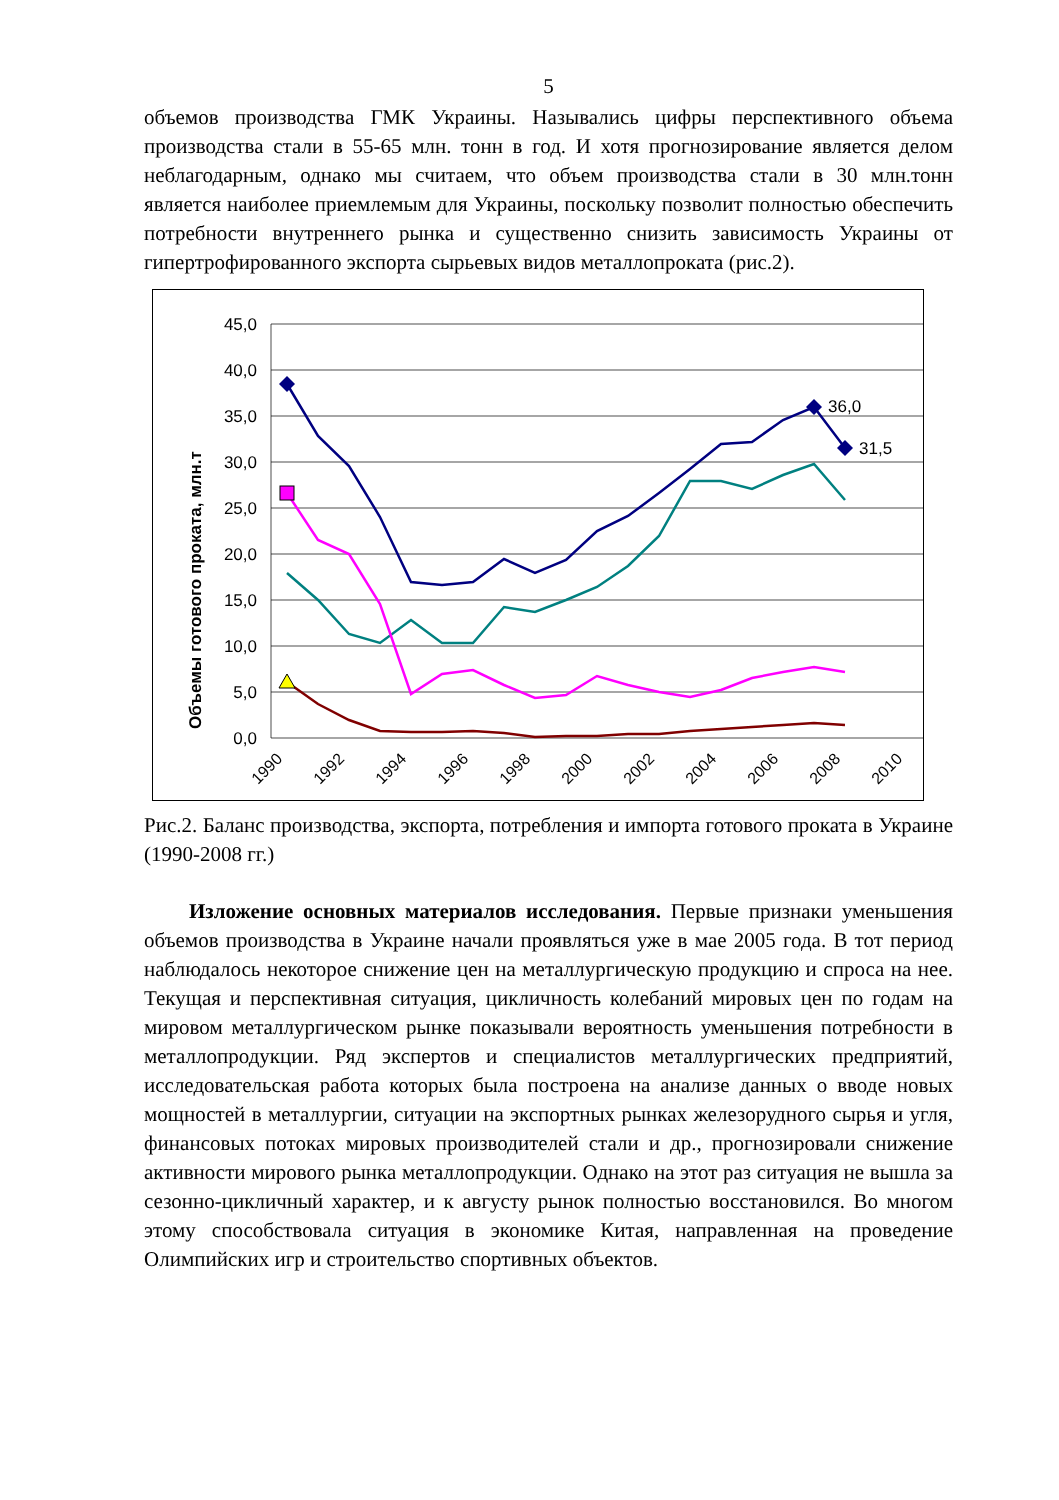5
объемов производства ГМК Украины. Назывались цифры перспективного объема производства стали в 55-65 млн. тонн в год. И хотя прогнозирование является делом неблагодарным, однако мы считаем, что объем производства стали в 30 млн.тонн является наиболее приемлемым для Украины, поскольку позволит полностью обеспечить потребности внутреннего рынка и существенно снизить зависимость Украины от гипертрофированного экспорта сырьевых видов металлопроката (рис.2).
Объемы готового проката, млн.т
45,0
40,0
35,0
30,0
25,0
20,0
15,0
10,0
5,0
0,0
36,0
31,5
1990
1992
1994
1996
1998
2000
2002
2004
2006
2008
2010
Рис.2. Баланс производства, экспорта, потребления и импорта готового проката в Украине (1990-2008 гг.)
Изложение основных материалов исследования. Первые признаки уменьшения объемов производства в Украине начали проявляться уже в мае 2005 года. В тот период наблюдалось некоторое снижение цен на металлургическую продукцию и спроса на нее. Текущая и перспективная ситуация, цикличность колебаний мировых цен по годам на мировом металлургическом рынке показывали вероятность уменьшения потребности в металлопродукции. Ряд экспертов и специалистов металлургических предприятий, исследовательская работа которых была построена на анализе данных о вводе новых мощностей в металлургии, ситуации на экспортных рынках железорудного сырья и угля, финансовых потоках мировых производителей стали и др., прогнозировали снижение активности мирового рынка металлопродукции. Однако на этот раз ситуация не вышла за сезонно-цикличный характер, и к августу рынок полностью восстановился. Во многом этому способствовала ситуация в экономике Китая, направленная на проведение Олимпийских игр и строительство спортивных объектов.